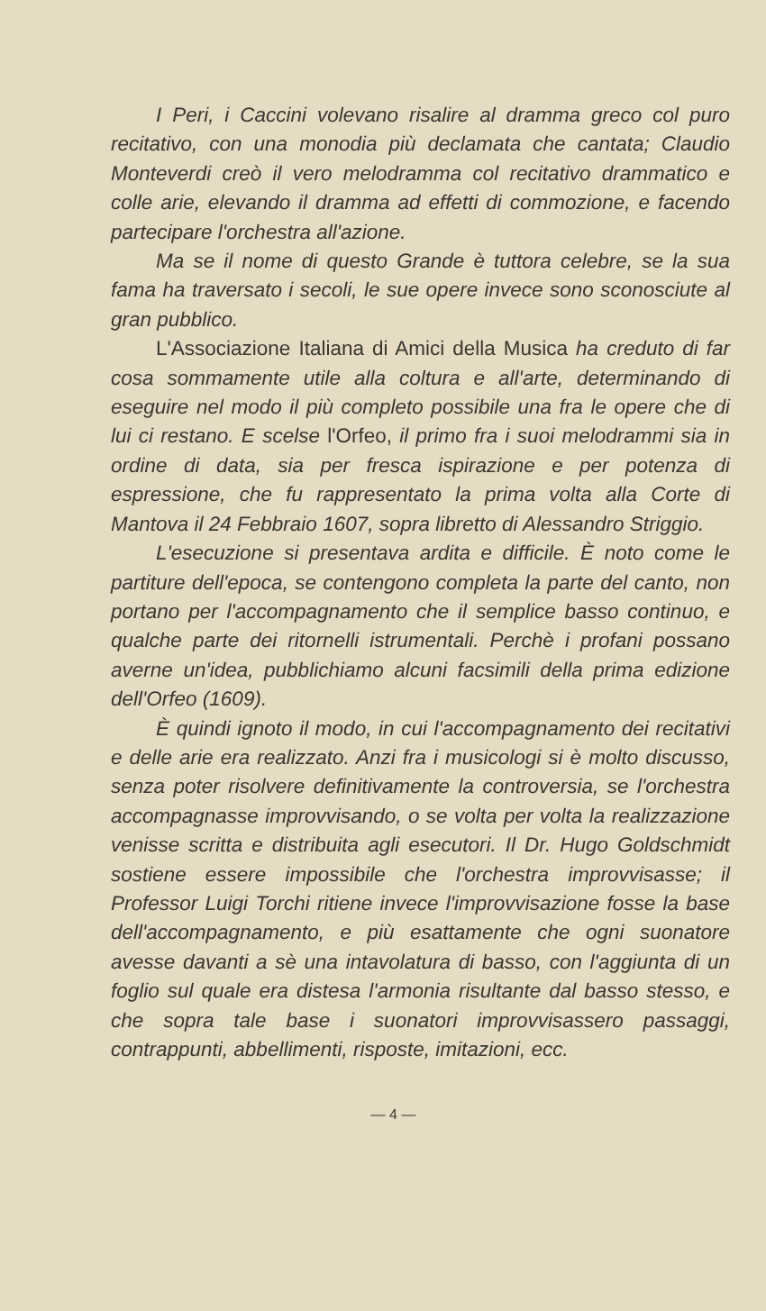I Peri, i Caccini volevano risalire al dramma greco col puro recitativo, con una monodia più declamata che cantata; Claudio Monteverdi creò il vero melodramma col recitativo drammatico e colle arie, elevando il dramma ad effetti di commozione, e facendo partecipare l'orchestra all'azione.
Ma se il nome di questo Grande è tuttora celebre, se la sua fama ha traversato i secoli, le sue opere invece sono sconosciute al gran pubblico.
L'Associazione Italiana di Amici della Musica ha creduto di far cosa sommamente utile alla coltura e all'arte, determinando di eseguire nel modo il più completo possibile una fra le opere che di lui ci restano. E scelse l'Orfeo, il primo fra i suoi melodrammi sia in ordine di data, sia per fresca ispirazione e per potenza di espressione, che fu rappresentato la prima volta alla Corte di Mantova il 24 Febbraio 1607, sopra libretto di Alessandro Striggio.
L'esecuzione si presentava ardita e difficile. È noto come le partiture dell'epoca, se contengono completa la parte del canto, non portano per l'accompagnamento che il semplice basso continuo, e qualche parte dei ritornelli istrumentali. Perchè i profani possano averne un'idea, pubblichiamo alcuni facsimili della prima edizione dell'Orfeo (1609).
È quindi ignoto il modo, in cui l'accompagnamento dei recitativi e delle arie era realizzato. Anzi fra i musicologi si è molto discusso, senza poter risolvere definitivamente la controversia, se l'orchestra accompagnasse improvvisando, o se volta per volta la realizzazione venisse scritta e distribuita agli esecutori. Il Dr. Hugo Goldschmidt sostiene essere impossibile che l'orchestra improvvisasse; il Professor Luigi Torchi ritiene invece l'improvvisazione fosse la base dell'accompagnamento, e più esattamente che ogni suonatore avesse davanti a sè una intavolatura di basso, con l'aggiunta di un foglio sul quale era distesa l'armonia risultante dal basso stesso, e che sopra tale base i suonatori improvvisassero passaggi, contrappunti, abbellimenti, risposte, imitazioni, ecc.
— 4 —